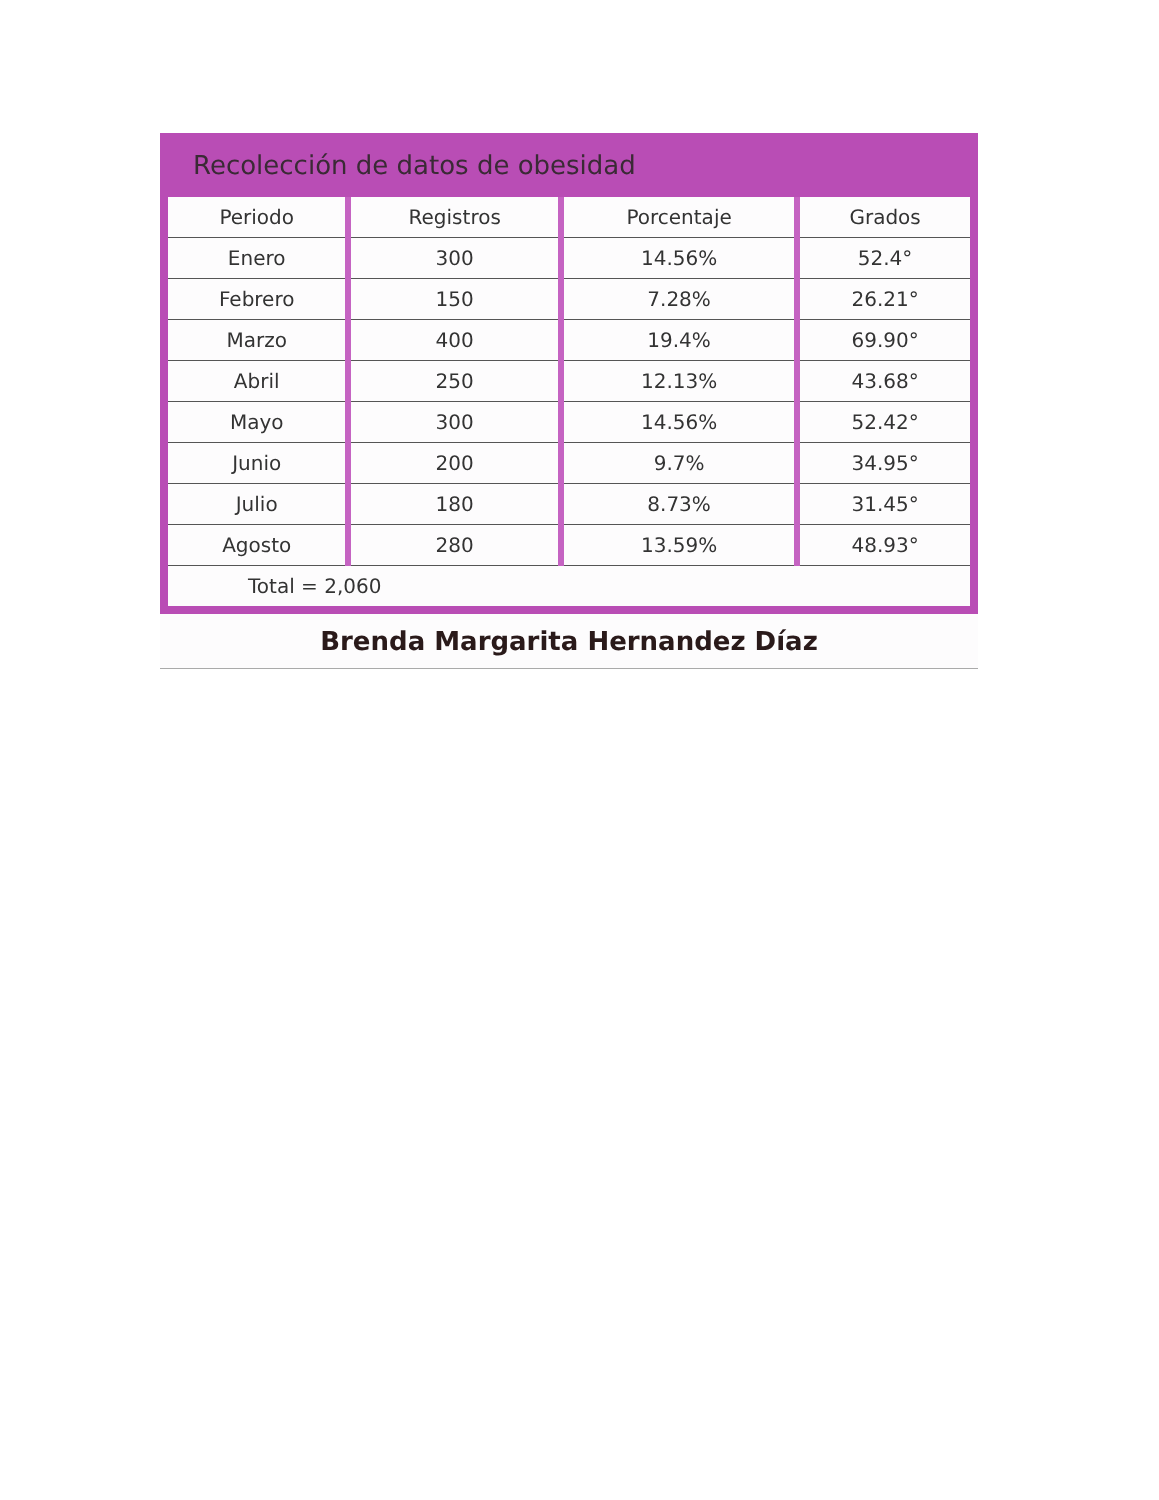Recolección de datos de obesidad
| Periodo | Registros | Porcentaje | Grados |
| --- | --- | --- | --- |
| Enero | 300 | 14.56% | 52.4° |
| Febrero | 150 | 7.28% | 26.21° |
| Marzo | 400 | 19.4% | 69.90° |
| Abril | 250 | 12.13% | 43.68° |
| Mayo | 300 | 14.56% | 52.42° |
| Junio | 200 | 9.7% | 34.95° |
| Julio | 180 | 8.73% | 31.45° |
| Agosto | 280 | 13.59% | 48.93° |
| Total = 2,060 | | | |
Brenda Margarita Hernandez Díaz